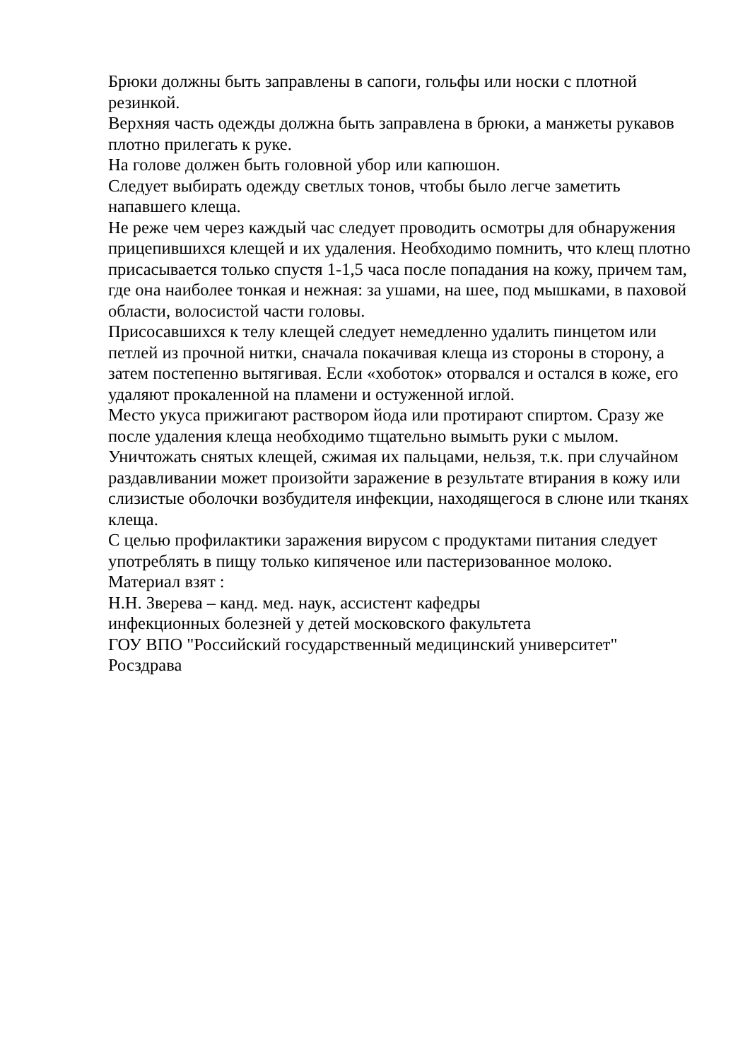Брюки должны быть заправлены в сапоги, гольфы или носки с плотной резинкой.
Верхняя часть одежды должна быть заправлена в брюки, а манжеты рукавов плотно прилегать к руке.
На голове должен быть головной убор или капюшон.
Следует выбирать одежду светлых тонов, чтобы было легче заметить напавшего клеща.
Не реже чем через каждый час следует проводить осмотры для обнаружения прицепившихся клещей и их удаления. Необходимо помнить, что клещ плотно присасывается только спустя 1-1,5 часа после попадания на кожу, причем там, где она наиболее тонкая и нежная: за ушами, на шее, под мышками, в паховой области, волосистой части головы.
Присосавшихся к телу клещей следует немедленно удалить пинцетом или петлей из прочной нитки, сначала покачивая клеща из стороны в сторону, а затем постепенно вытягивая. Если «хоботок» оторвался и остался в коже, его удаляют прокаленной на пламени и остуженной иглой.
Место укуса прижигают раствором йода или протирают спиртом. Сразу же после удаления клеща необходимо тщательно вымыть руки с мылом.
Уничтожать снятых клещей, сжимая их пальцами, нельзя, т.к. при случайном раздавливании может произойти заражение в результате втирания в кожу или слизистые оболочки возбудителя инфекции, находящегося в слюне или тканях клеща.
С целью профилактики заражения вирусом с продуктами питания следует употреблять в пищу только кипяченое или пастеризованное молоко.
Материал взят :
Н.Н. Зверева – канд. мед. наук, ассистент кафедры
инфекционных болезней у детей московского факультета
ГОУ ВПО "Российский государственный медицинский университет" Росздрава